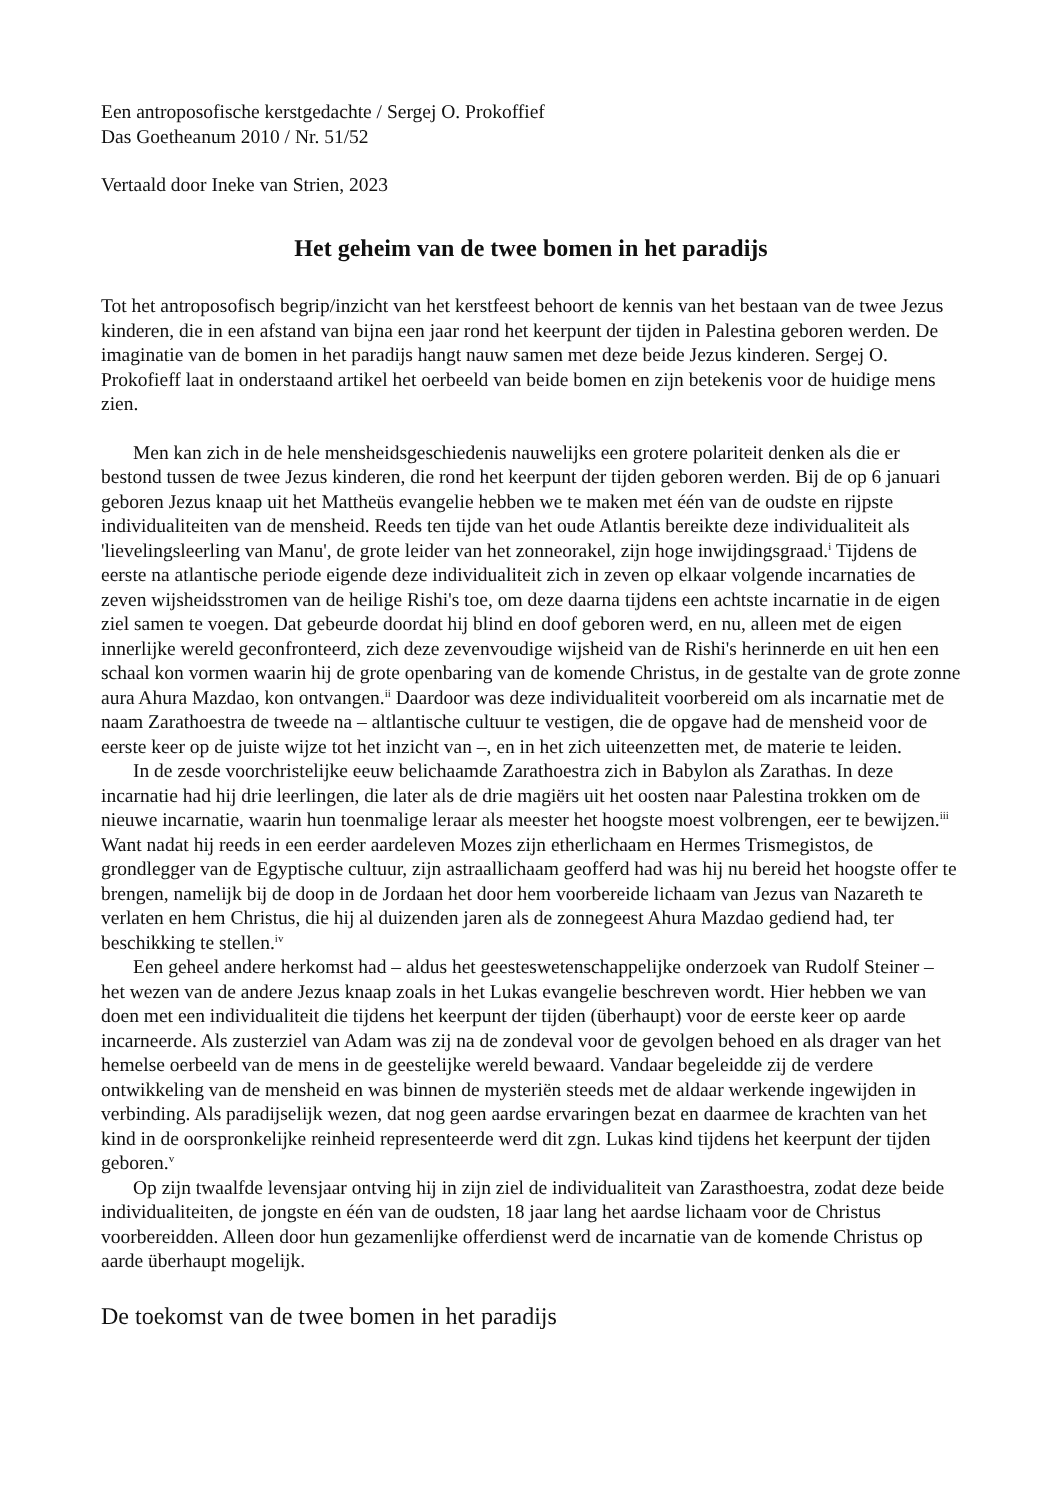Een antroposofische kerstgedachte / Sergej O. Prokoffief
Das Goetheanum 2010 / Nr. 51/52
Vertaald door Ineke van Strien, 2023
Het geheim van de twee bomen in het paradijs
Tot het antroposofisch begrip/inzicht van het kerstfeest behoort de kennis van het bestaan van de twee Jezus kinderen, die in een afstand van bijna een jaar rond het keerpunt der tijden in Palestina geboren werden. De imaginatie van de bomen in het paradijs hangt nauw samen met deze beide Jezus kinderen. Sergej O. Prokofieff laat in onderstaand artikel het oerbeeld van beide bomen en zijn betekenis voor de huidige mens zien.
Men kan zich in de hele mensheidsgeschiedenis nauwelijks een grotere polariteit denken als die er bestond tussen de twee Jezus kinderen, die rond het keerpunt der tijden geboren werden. Bij de op 6 januari geboren Jezus knaap uit het Mattheüs evangelie hebben we te maken met één van de oudste en rijpste individualiteiten van de mensheid. Reeds ten tijde van het oude Atlantis bereikte deze individualiteit als 'lievelingsleerling van Manu', de grote leider van het zonneorakel, zijn hoge inwijdingsgraad.<sup>i</sup> Tijdens de eerste na atlantische periode eigende deze individualiteit zich in zeven op elkaar volgende incarnaties de zeven wijsheidsstromen van de heilige Rishi's toe, om deze daarna tijdens een achtste incarnatie in de eigen ziel samen te voegen. Dat gebeurde doordat hij blind en doof geboren werd, en nu, alleen met de eigen innerlijke wereld geconfronteerd, zich deze zevenvoudige wijsheid van de Rishi's herinnerde en uit hen een schaal kon vormen waarin hij de grote openbaring van de komende Christus, in de gestalte van de grote zonne aura Ahura Mazdao, kon ontvangen.<sup>ii</sup> Daardoor was deze individualiteit voorbereid om als incarnatie met de naam Zarathoestra de tweede na – altlantische cultuur te vestigen, die de opgave had de mensheid voor de eerste keer op de juiste wijze tot het inzicht van –, en in het zich uiteenzetten met, de materie te leiden.
In de zesde voorchristelijke eeuw belichaamde Zarathoestra zich in Babylon als Zarathas. In deze incarnatie had hij drie leerlingen, die later als de drie magiërs uit het oosten naar Palestina trokken om de nieuwe incarnatie, waarin hun toenmalige leraar als meester het hoogste moest volbrengen, eer te bewijzen.<sup>iii</sup> Want nadat hij reeds in een eerder aardeleven Mozes zijn etherlichaam en Hermes Trismegistos, de grondlegger van de Egyptische cultuur, zijn astraallichaam geofferd had was hij nu bereid het hoogste offer te brengen, namelijk bij de doop in de Jordaan het door hem voorbereide lichaam van Jezus van Nazareth te verlaten en hem Christus, die hij al duizenden jaren als de zonnegeest Ahura Mazdao gediend had, ter beschikking te stellen.<sup>iv</sup>
Een geheel andere herkomst had – aldus het geesteswetenschappelijke onderzoek van Rudolf Steiner – het wezen van de andere Jezus knaap zoals in het Lukas evangelie beschreven wordt. Hier hebben we van doen met een individualiteit die tijdens het keerpunt der tijden (überhaupt) voor de eerste keer op aarde incarneerde. Als zusterziel van Adam was zij na de zondeval voor de gevolgen behoed en als drager van het hemelse oerbeeld van de mens in de geestelijke wereld bewaard. Vandaar begeleidde zij de verdere ontwikkeling van de mensheid en was binnen de mysteriën steeds met de aldaar werkende ingewijden in verbinding. Als paradijselijk wezen, dat nog geen aardse ervaringen bezat en daarmee de krachten van het kind in de oorspronkelijke reinheid representeerde werd dit zgn. Lukas kind tijdens het keerpunt der tijden geboren.<sup>v</sup>
Op zijn twaalfde levensjaar ontving hij in zijn ziel de individualiteit van Zarasthoestra, zodat deze beide individualiteiten, de jongste en één van de oudsten, 18 jaar lang het aardse lichaam voor de Christus voorbereidden. Alleen door hun gezamenlijke offerdienst werd de incarnatie van de komende Christus op aarde überhaupt mogelijk.
De toekomst van de twee bomen in het paradijs